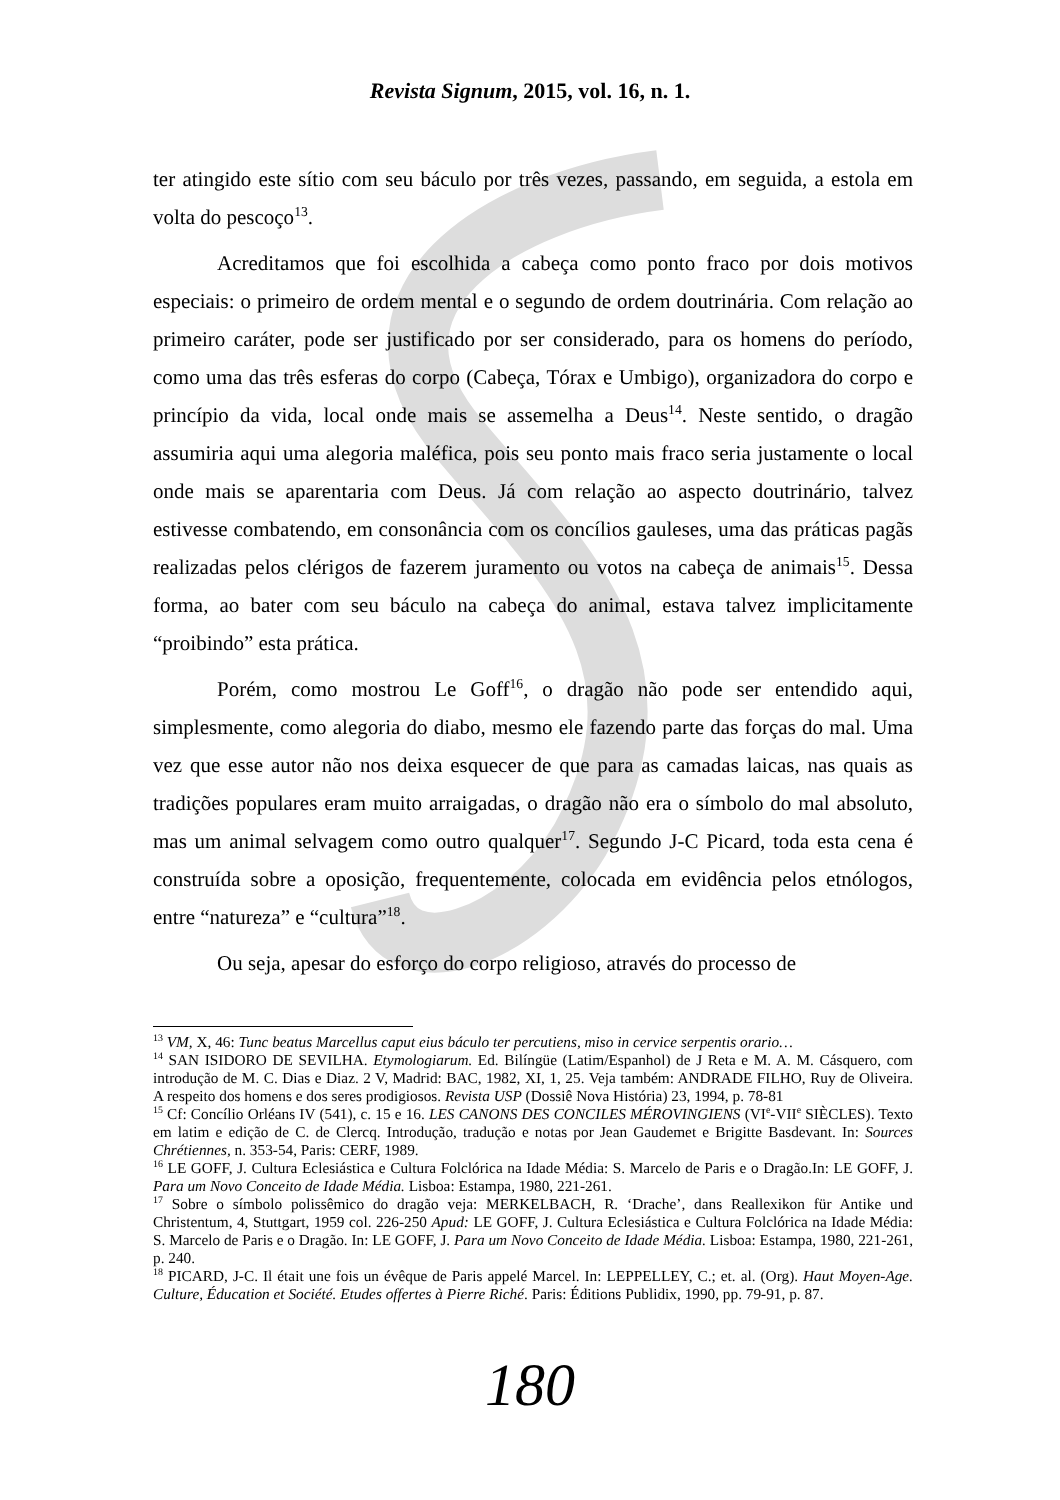Revista Signum, 2015, vol. 16, n. 1.
ter atingido este sítio com seu báculo por três vezes, passando, em seguida, a estola em volta do pescoço<sup>13</sup>.
Acreditamos que foi escolhida a cabeça como ponto fraco por dois motivos especiais: o primeiro de ordem mental e o segundo de ordem doutrinária. Com relação ao primeiro caráter, pode ser justificado por ser considerado, para os homens do período, como uma das três esferas do corpo (Cabeça, Tórax e Umbigo), organizadora do corpo e princípio da vida, local onde mais se assemelha a Deus<sup>14</sup>. Neste sentido, o dragão assumiria aqui uma alegoria maléfica, pois seu ponto mais fraco seria justamente o local onde mais se aparentaria com Deus. Já com relação ao aspecto doutrinário, talvez estivesse combatendo, em consonância com os concílios gauleses, uma das práticas pagãs realizadas pelos clérigos de fazerem juramento ou votos na cabeça de animais<sup>15</sup>. Dessa forma, ao bater com seu báculo na cabeça do animal, estava talvez implicitamente “proibindo” esta prática.
Porém, como mostrou Le Goff<sup>16</sup>, o dragão não pode ser entendido aqui, simplesmente, como alegoria do diabo, mesmo ele fazendo parte das forças do mal. Uma vez que esse autor não nos deixa esquecer de que para as camadas laicas, nas quais as tradições populares eram muito arraigadas, o dragão não era o símbolo do mal absoluto, mas um animal selvagem como outro qualquer<sup>17</sup>. Segundo J-C Picard, toda esta cena é construída sobre a oposição, frequentemente, colocada em evidência pelos etnólogos, entre “natureza” e “cultura”<sup>18</sup>.
Ou seja, apesar do esforço do corpo religioso, através do processo de
<sup>13</sup> VM, X, 46: Tunc beatus Marcellus caput eius báculo ter percutiens, miso in cervice serpentis orario…
<sup>14</sup> SAN ISIDORO DE SEVILHA. Etymologiarum. Ed. Bilíngüe (Latim/Espanhol) de J Reta e M. A. M. Cásquero, com introdução de M. C. Dias e Diaz. 2 V, Madrid: BAC, 1982, XI, 1, 25. Veja também: ANDRADE FILHO, Ruy de Oliveira. A respeito dos homens e dos seres prodigiosos. Revista USP (Dossiê Nova História) 23, 1994, p. 78-81
<sup>15</sup> Cf: Concílio Orléans IV (541), c. 15 e 16. LES CANONS DES CONCILES MÉROVINGIENS (VI<sup>e</sup>-VII<sup>e</sup> SIÈCLES). Texto em latim e edição de C. de Clercq. Introdução, tradução e notas por Jean Gaudemet e Brigitte Basdevant. In: Sources Chrétiennes, n. 353-54, Paris: CERF, 1989.
<sup>16</sup> LE GOFF, J. Cultura Eclesiástica e Cultura Folclórica na Idade Média: S. Marcelo de Paris e o Dragão.In: LE GOFF, J. Para um Novo Conceito de Idade Média. Lisboa: Estampa, 1980, 221-261.
<sup>17</sup> Sobre o símbolo polissêmico do dragão veja: MERKELBACH, R. ‘Drache’, dans Reallexikon für Antike und Christentum, 4, Stuttgart, 1959 col. 226-250 Apud: LE GOFF, J. Cultura Eclesiástica e Cultura Folclórica na Idade Média: S. Marcelo de Paris e o Dragão. In: LE GOFF, J. Para um Novo Conceito de Idade Média. Lisboa: Estampa, 1980, 221-261, p. 240.
<sup>18</sup> PICARD, J-C. Il était une fois un évêque de Paris appelé Marcel. In: LEPPELLEY, C.; et. al. (Org). Haut Moyen-Age. Culture, Éducation et Société. Etudes offertes à Pierre Riché. Paris: Éditions Publidix, 1990, pp. 79-91, p. 87.
180